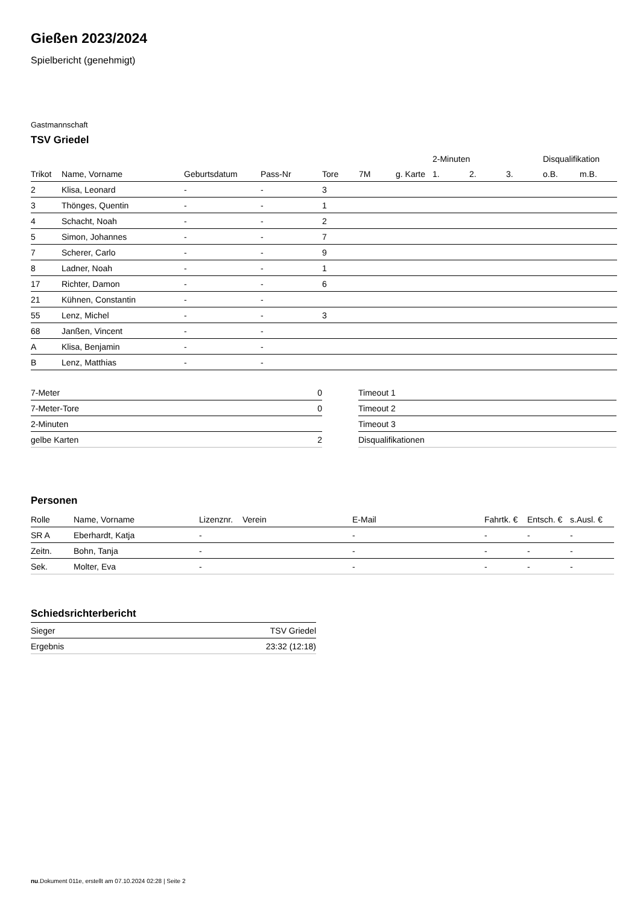Gießen 2023/2024
Spielbericht (genehmigt)
Gastmannschaft
TSV Griedel
| | | | | | | | 2-Minuten | | | Disqualifikation | |
| --- | --- | --- | --- | --- | --- | --- | --- | --- | --- | --- | --- |
| Trikot | Name, Vorname | Geburtsdatum | Pass-Nr | Tore | 7M | g. Karte | 1. | 2. | 3. | o.B. | m.B. |
| 2 | Klisa, Leonard | - | - | 3 | | | | | | | |
| 3 | Thönges, Quentin | - | - | 1 | | | | | | | |
| 4 | Schacht, Noah | - | - | 2 | | | | | | | |
| 5 | Simon, Johannes | - | - | 7 | | | | | | | |
| 7 | Scherer, Carlo | - | - | 9 | | | | | | | |
| 8 | Ladner, Noah | - | - | 1 | | | | | | | |
| 17 | Richter, Damon | - | - | 6 | | | | | | | |
| 21 | Kühnen, Constantin | - | - | | | | | | | | |
| 55 | Lenz, Michel | - | - | 3 | | | | | | | |
| 68 | Janßen, Vincent | - | - | | | | | | | | |
| A | Klisa, Benjamin | - | - | | | | | | | | |
| B | Lenz, Matthias | - | - | | | | | | | | |
| 7-Meter | 0 |
| 7-Meter-Tore | 0 |
| 2-Minuten | |
| gelbe Karten | 2 |
| Timeout 1 |
| Timeout 2 |
| Timeout 3 |
| Disqualifikationen |
Personen
| Rolle | Name, Vorname | Lizenznr. | Verein | E-Mail | Fahrtk. € | Entsch. € | s.Ausl. € |
| --- | --- | --- | --- | --- | --- | --- | --- |
| SR A | Eberhardt, Katja | - | | - | - | - | - |
| Zeitn. | Bohn, Tanja | - | | - | - | - | - |
| Sek. | Molter, Eva | - | | - | - | - | - |
Schiedsrichterbericht
| Sieger | TSV Griedel |
| Ergebnis | 23:32 (12:18) |
nu.Dokument 011e, erstellt am 07.10.2024 02:28 | Seite 2